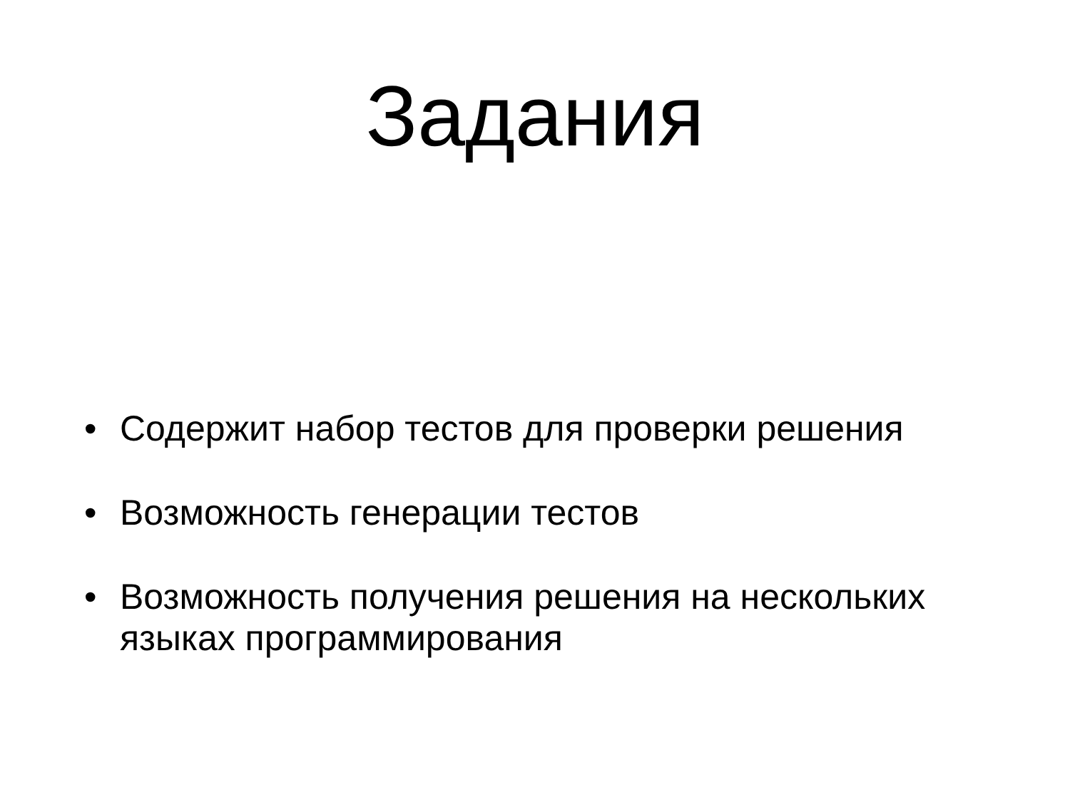Задания
• Содержит набор тестов для проверки решения
• Возможность генерации тестов
• Возможность получения решения на нескольких языках программирования